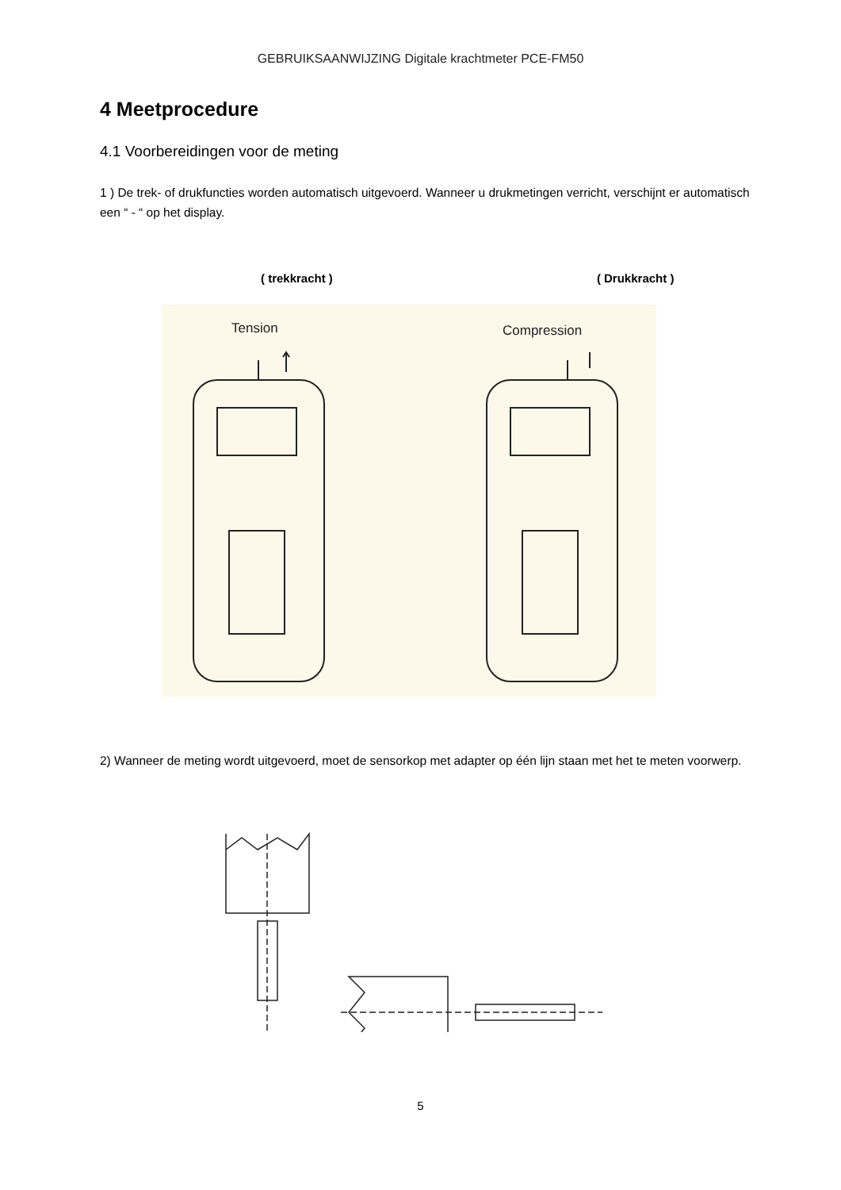GEBRUIKSAANWIJZING Digitale krachtmeter PCE-FM50
4 Meetprocedure
4.1 Voorbereidingen voor de meting
1 ) De trek- of drukfuncties worden automatisch uitgevoerd. Wanneer u drukmetingen verricht, verschijnt er automatisch een “ - “ op het display.
( trekkracht ) ( Drukkracht )
Tension
Compression
2) Wanneer de meting wordt uitgevoerd, moet de sensorkop met adapter op één lijn staan met het te meten voorwerp.
5